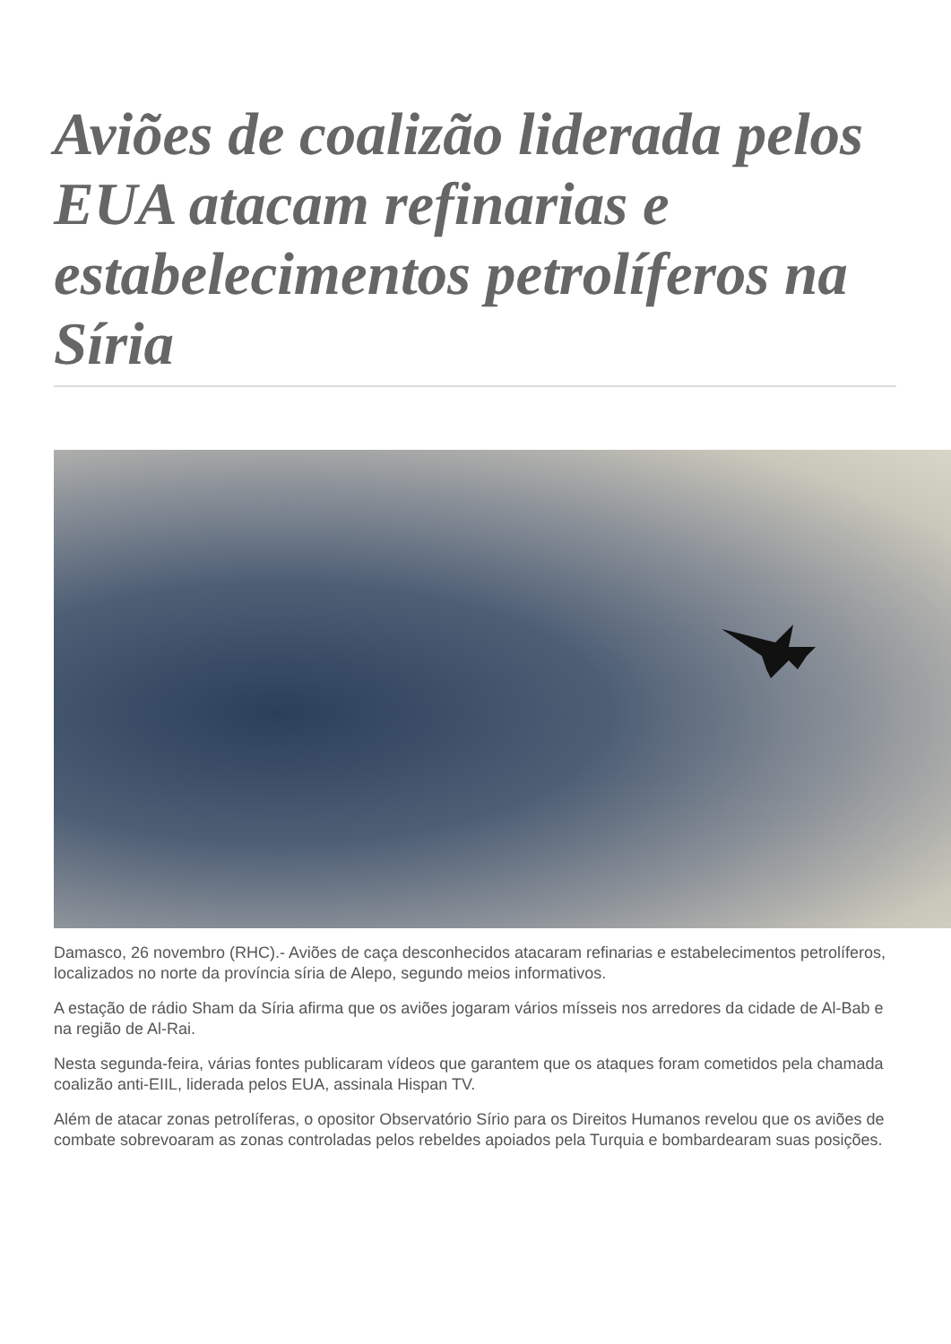Aviões de coalizão liderada pelos EUA atacam refinarias e estabelecimentos petrolíferos na Síria
Damasco, 26 novembro (RHC).- Aviões de caça desconhecidos atacaram refinarias e estabelecimentos petrolíferos, localizados no norte da província síria de Alepo, segundo meios informativos.
A estação de rádio Sham da Síria afirma que os aviões jogaram vários mísseis nos arredores da cidade de Al-Bab e na região de Al-Rai.
Nesta segunda-feira, várias fontes publicaram vídeos que garantem que os ataques foram cometidos pela chamada coalizão anti-EIIL, liderada pelos EUA, assinala Hispan TV.
Além de atacar zonas petrolíferas, o opositor Observatório Sírio para os Direitos Humanos revelou que os aviões de combate sobrevoaram as zonas controladas pelos rebeldes apoiados pela Turquia e bombardearam suas posições.